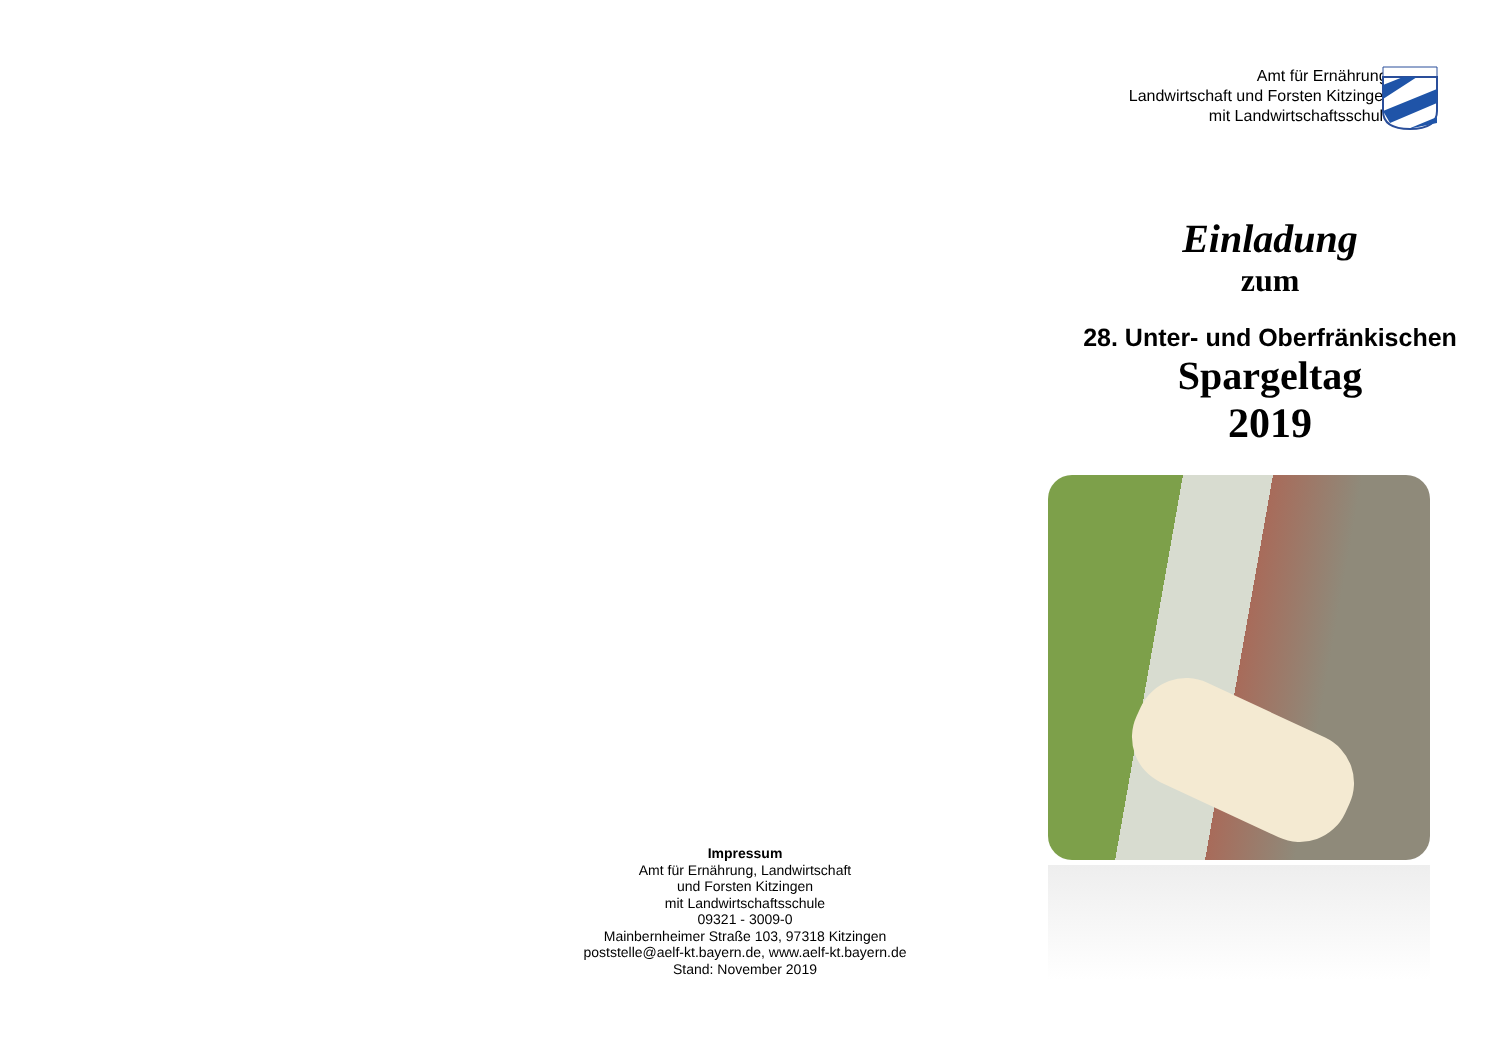Impressum
Amt für Ernährung, Landwirtschaft
und Forsten Kitzingen
mit Landwirtschaftsschule
09321 - 3009-0
Mainbernheimer Straße 103, 97318 Kitzingen
poststelle@aelf-kt.bayern.de, www.aelf-kt.bayern.de
Stand: November 2019
Amt für Ernährung,
Landwirtschaft und Forsten Kitzingen
mit Landwirtschaftsschule
Einladung
zum
28. Unter- und Oberfränkischen
Spargeltag
2019